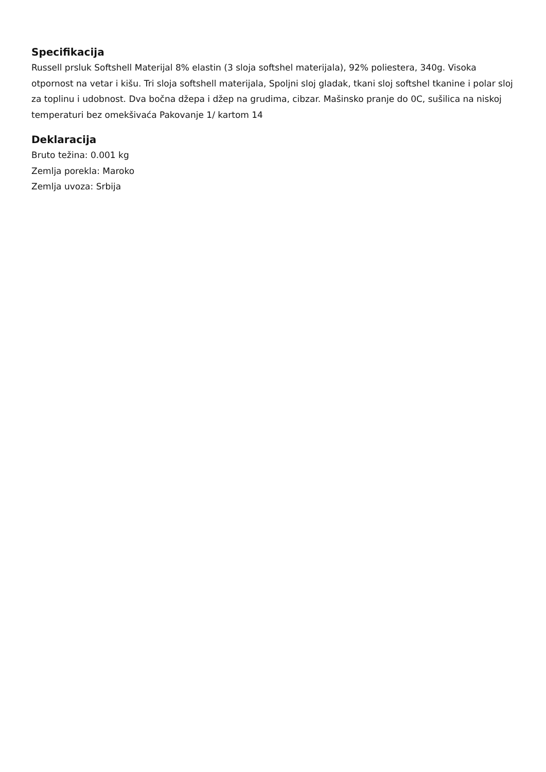Specifikacija
Russell prsluk Softshell Materijal 8% elastin (3 sloja softshel materijala), 92% poliestera, 340g. Visoka otpornost na vetar i kišu. Tri sloja softshell materijala, Spoljni sloj gladak, tkani sloj softshel tkanine i polar sloj za toplinu i udobnost. Dva bočna džepa i džep na grudima, cibzar. Mašinsko pranje do 0C, sušilica na niskoj temperaturi bez omekšivaća Pakovanje 1/ kartom 14
Deklaracija
Bruto težina: 0.001 kg
Zemlja porekla: Maroko
Zemlja uvoza: Srbija